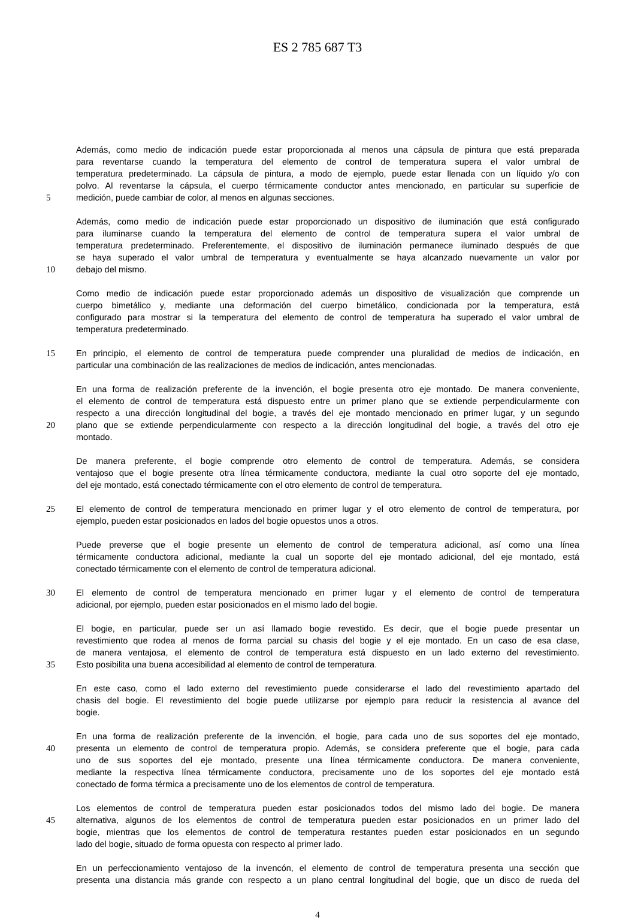ES 2 785 687 T3
Además, como medio de indicación puede estar proporcionada al menos una cápsula de pintura que está preparada
para reventarse cuando la temperatura del elemento de control de temperatura supera el valor umbral de
temperatura predeterminado. La cápsula de pintura, a modo de ejemplo, puede estar llenada con un líquido y/o con
polvo. Al reventarse la cápsula, el cuerpo térmicamente conductor antes mencionado, en particular su superficie de
5 medición, puede cambiar de color, al menos en algunas secciones.
Además, como medio de indicación puede estar proporcionado un dispositivo de iluminación que está configurado
para iluminarse cuando la temperatura del elemento de control de temperatura supera el valor umbral de
temperatura predeterminado. Preferentemente, el dispositivo de iluminación permanece iluminado después de que
se haya superado el valor umbral de temperatura y eventualmente se haya alcanzado nuevamente un valor por
10 debajo del mismo.
Como medio de indicación puede estar proporcionado además un dispositivo de visualización que comprende un
cuerpo bimetálico y, mediante una deformación del cuerpo bimetálico, condicionada por la temperatura, está
configurado para mostrar si la temperatura del elemento de control de temperatura ha superado el valor umbral de
temperatura predeterminado.
15 En principio, el elemento de control de temperatura puede comprender una pluralidad de medios de indicación, en
particular una combinación de las realizaciones de medios de indicación, antes mencionadas.
En una forma de realización preferente de la invención, el bogie presenta otro eje montado. De manera conveniente,
el elemento de control de temperatura está dispuesto entre un primer plano que se extiende perpendicularmente con
respecto a una dirección longitudinal del bogie, a través del eje montado mencionado en primer lugar, y un segundo
20 plano que se extiende perpendicularmente con respecto a la dirección longitudinal del bogie, a través del otro eje
montado.
De manera preferente, el bogie comprende otro elemento de control de temperatura. Además, se considera
ventajoso que el bogie presente otra línea térmicamente conductora, mediante la cual otro soporte del eje montado,
del eje montado, está conectado térmicamente con el otro elemento de control de temperatura.
25 El elemento de control de temperatura mencionado en primer lugar y el otro elemento de control de temperatura, por
ejemplo, pueden estar posicionados en lados del bogie opuestos unos a otros.
Puede preverse que el bogie presente un elemento de control de temperatura adicional, así como una línea
térmicamente conductora adicional, mediante la cual un soporte del eje montado adicional, del eje montado, está
conectado térmicamente con el elemento de control de temperatura adicional.
30 El elemento de control de temperatura mencionado en primer lugar y el elemento de control de temperatura
adicional, por ejemplo, pueden estar posicionados en el mismo lado del bogie.
El bogie, en particular, puede ser un así llamado bogie revestido. Es decir, que el bogie puede presentar un
revestimiento que rodea al menos de forma parcial su chasis del bogie y el eje montado. En un caso de esa clase,
de manera ventajosa, el elemento de control de temperatura está dispuesto en un lado externo del revestimiento.
35 Esto posibilita una buena accesibilidad al elemento de control de temperatura.
En este caso, como el lado externo del revestimiento puede considerarse el lado del revestimiento apartado del
chasis del bogie. El revestimiento del bogie puede utilizarse por ejemplo para reducir la resistencia al avance del
bogie.
En una forma de realización preferente de la invención, el bogie, para cada uno de sus soportes del eje montado,
40 presenta un elemento de control de temperatura propio. Además, se considera preferente que el bogie, para cada
uno de sus soportes del eje montado, presente una línea térmicamente conductora. De manera conveniente,
mediante la respectiva línea térmicamente conductora, precisamente uno de los soportes del eje montado está
conectado de forma térmica a precisamente uno de los elementos de control de temperatura.
Los elementos de control de temperatura pueden estar posicionados todos del mismo lado del bogie. De manera
45 alternativa, algunos de los elementos de control de temperatura pueden estar posicionados en un primer lado del
bogie, mientras que los elementos de control de temperatura restantes pueden estar posicionados en un segundo
lado del bogie, situado de forma opuesta con respecto al primer lado.
En un perfeccionamiento ventajoso de la invencón, el elemento de control de temperatura presenta una sección que
presenta una distancia más grande con respecto a un plano central longitudinal del bogie, que un disco de rueda del
4